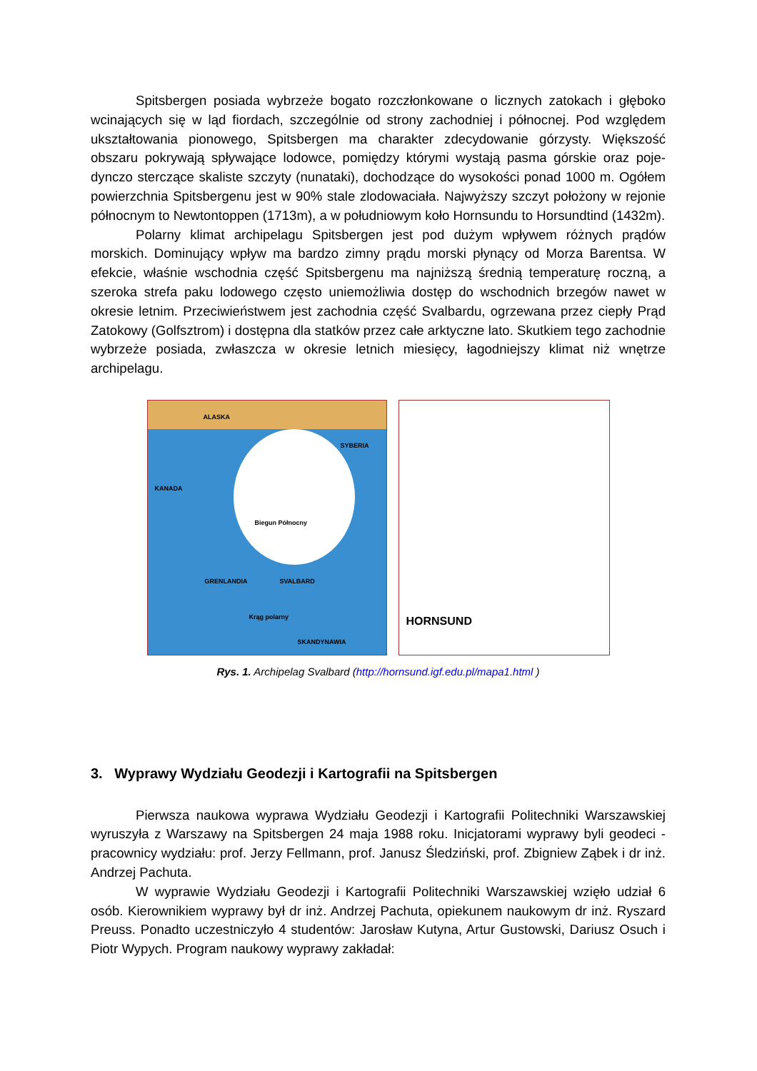Spitsbergen posiada wybrzeże bogato rozczłonkowane o licznych zatokach i głęboko wcinających się w ląd fiordach, szczególnie od strony zachodniej i północnej. Pod względem ukształtowania pionowego, Spitsbergen ma charakter zdecydowanie górzysty. Większość obszaru pokrywają spływające lodowce, pomiędzy którymi wystają pasma górskie oraz poje­dynczo sterczące skaliste szczyty (nunataki), dochodzące do wysokości ponad 1000 m. Ogółem powierzchnia Spitsbergenu jest w 90% stale zlodowaciała. Najwyższy szczyt poło­żony w rejonie północnym to Newtontoppen (1713m), a w południowym koło Hornsundu to Horsundtind (1432m).
Polarny klimat archipelagu Spitsbergen jest pod dużym wpływem różnych prądów morskich. Dominujący wpływ ma bardzo zimny prądu morski płynący od Morza Barentsa. W efekcie, właśnie wschodnia część Spitsbergenu ma najniższą średnią temperaturę roczną, a szeroka strefa paku lodowego często uniemożliwia dostęp do wschodnich brzegów nawet w okresie letnim. Przeciwieństwem jest zachodnia część Svalbardu, ogrzewana przez ciepły Prąd Zatokowy (Golfsztrom) i dostępna dla statków przez całe arktyczne lato. Skutkiem tego zachodnie wybrzeże posiada, zwłaszcza w okresie letnich miesięcy, łagodniejszy klimat niż wnętrze archipelagu.
ALASKA
SYBERIA
KANADA
Biegun Północny
GRENLANDIA SVALBARD
Krąg polarny
SKANDYNAWIA
HORNSUND
Rys. 1. Archipelag Svalbard (http://hornsund.igf.edu.pl/mapa1.html )
3. Wyprawy Wydziału Geodezji i Kartografii na Spitsbergen
Pierwsza naukowa wyprawa Wydziału Geodezji i Kartografii Politechniki Warszaw­skiej wyruszyła z Warszawy na Spitsbergen 24 maja 1988 roku. Inicjatorami wyprawy byli geodeci - pracownicy wydziału: prof. Jerzy Fellmann, prof. Janusz Śledziński, prof. Zbigniew Ząbek i dr inż. Andrzej Pachuta.
W wyprawie Wydziału Geodezji i Kartografii Politechniki Warszawskiej wzięło udział 6 osób. Kierownikiem wyprawy był dr inż. Andrzej Pachuta, opiekunem naukowym dr inż. Ryszard Preuss. Ponadto uczestniczyło 4 studentów: Jarosław Kutyna, Artur Gustow­ski, Dariusz Osuch i Piotr Wypych. Program naukowy wyprawy zakładał: